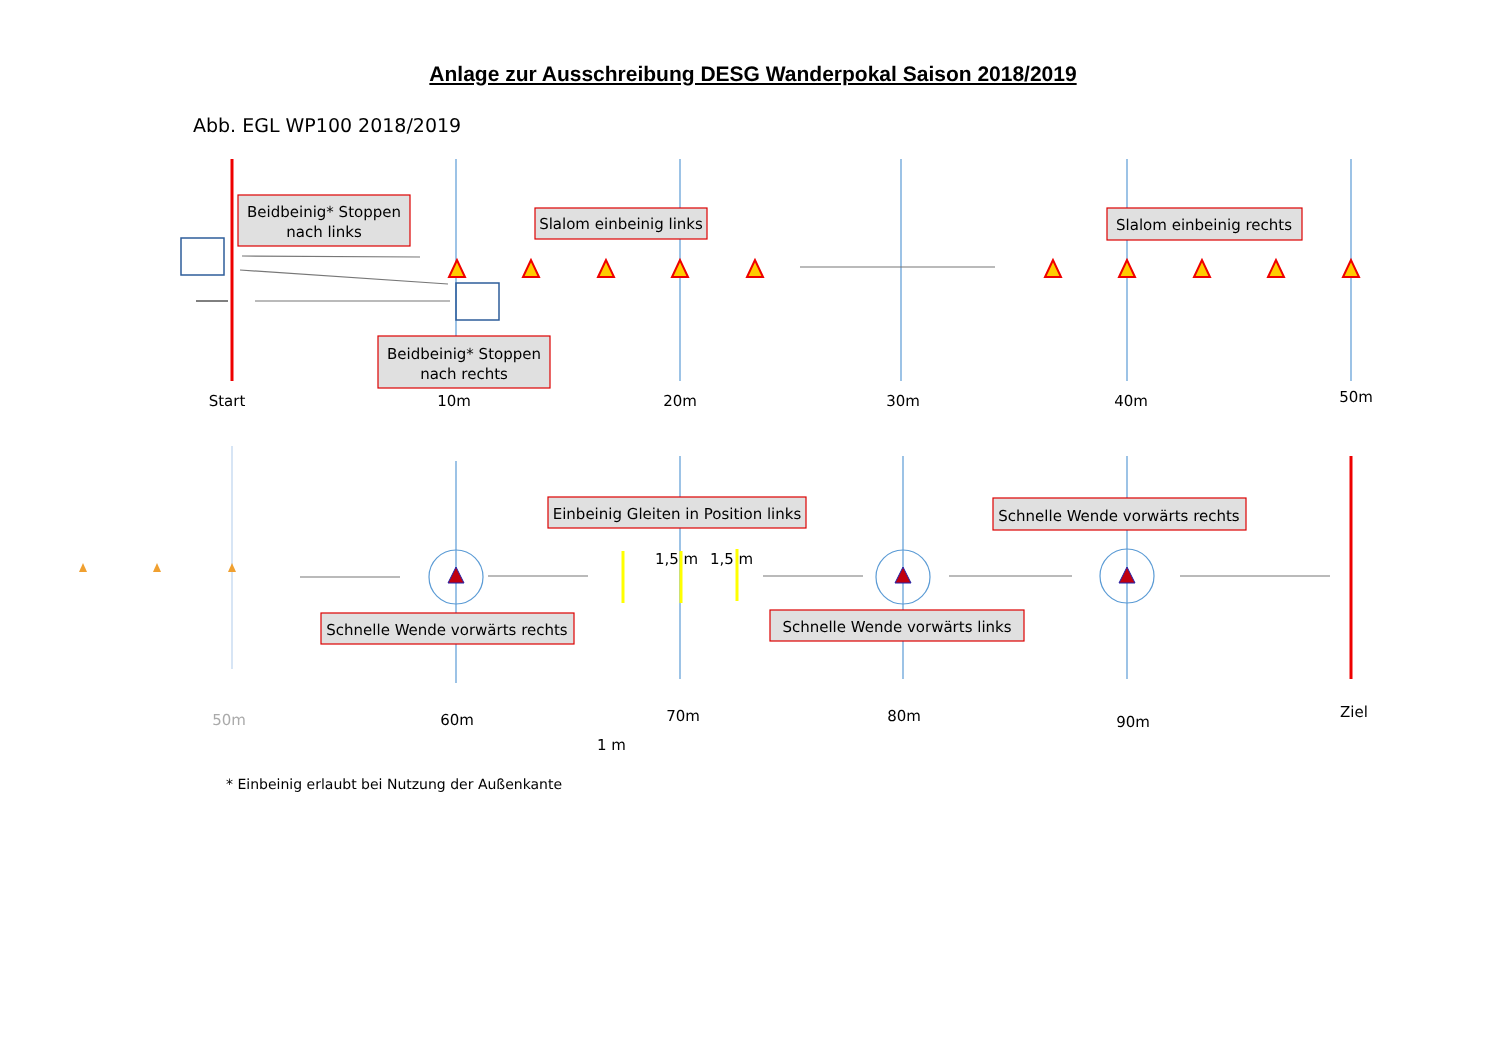Anlage zur Ausschreibung DESG Wanderpokal Saison 2018/2019
Abb. EGL WP100 2018/2019
Beidbeinig* Stoppen
nach links
Slalom einbeinig links
Slalom einbeinig rechts
Beidbeinig* Stoppen
nach rechts
Start
10m
20m
30m
40m
50m
Einbeinig Gleiten in Position links
Schnelle Wende vorwärts rechts
1,5 m
1,5 m
Schnelle Wende vorwärts rechts
Schnelle Wende vorwärts links
50m
60m
1 m
70m
80m
90m
Ziel
* Einbeinig erlaubt bei Nutzung der Außenkante